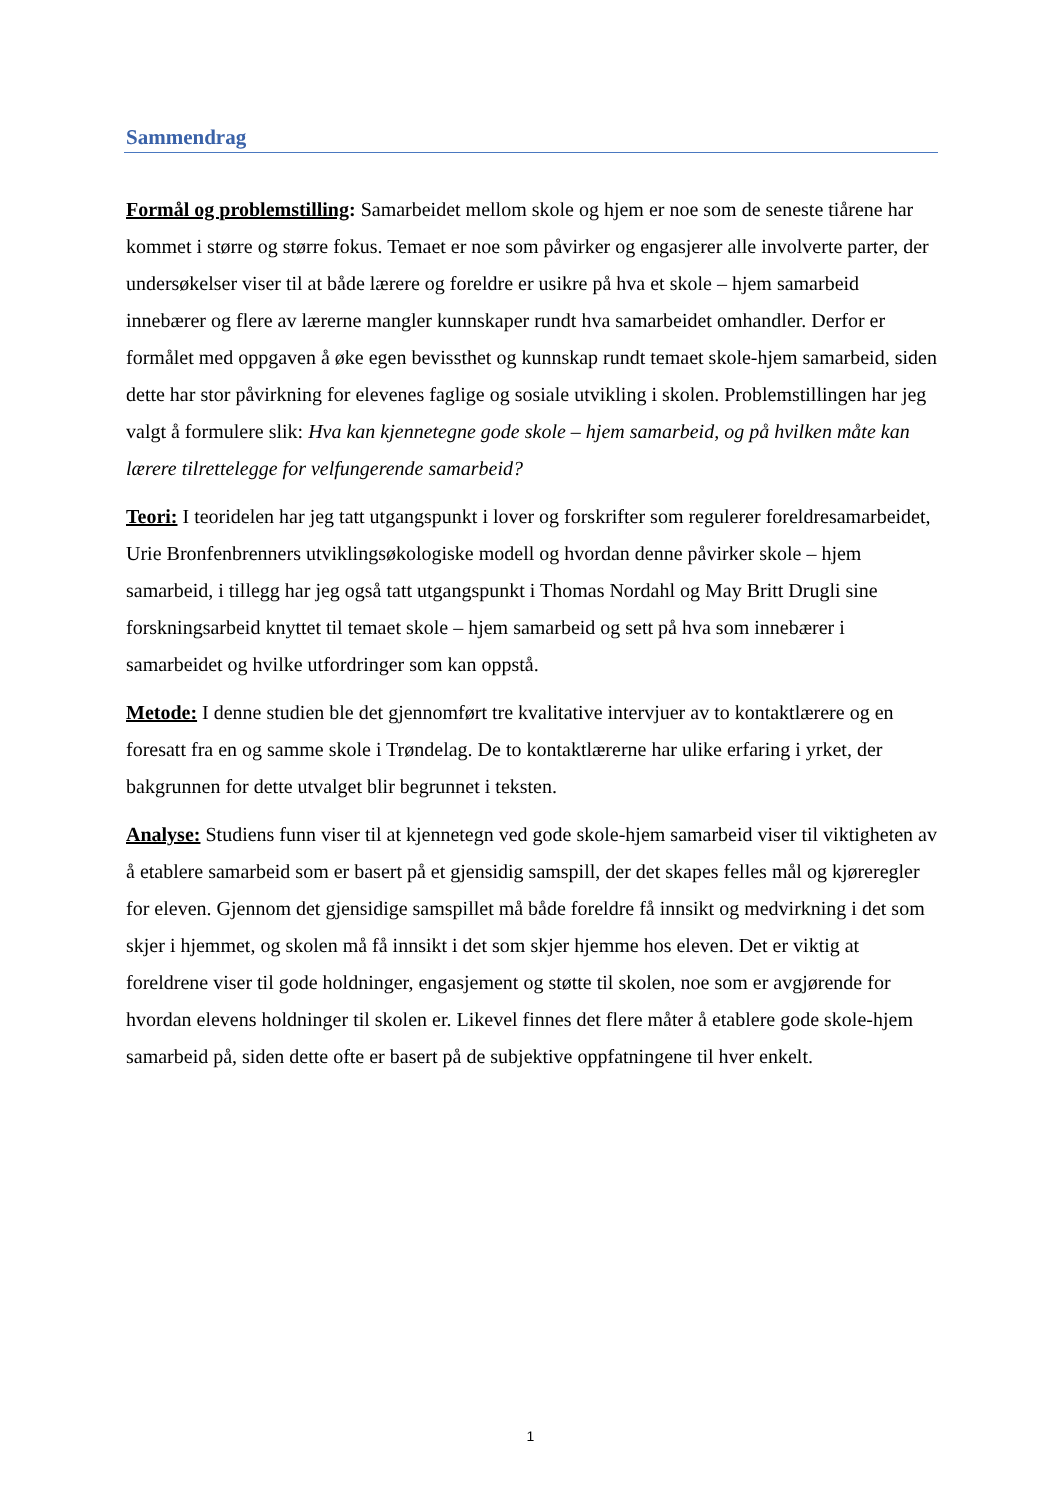Sammendrag
Formål og problemstilling: Samarbeidet mellom skole og hjem er noe som de seneste tiårene har kommet i større og større fokus. Temaet er noe som påvirker og engasjerer alle involverte parter, der undersøkelser viser til at både lærere og foreldre er usikre på hva et skole – hjem samarbeid innebærer og flere av lærerne mangler kunnskaper rundt hva samarbeidet omhandler. Derfor er formålet med oppgaven å øke egen bevissthet og kunnskap rundt temaet skole-hjem samarbeid, siden dette har stor påvirkning for elevenes faglige og sosiale utvikling i skolen. Problemstillingen har jeg valgt å formulere slik: Hva kan kjennetegne gode skole – hjem samarbeid, og på hvilken måte kan lærere tilrettelegge for velfungerende samarbeid?
Teori: I teoridelen har jeg tatt utgangspunkt i lover og forskrifter som regulerer foreldresamarbeidet, Urie Bronfenbrenners utviklingsøkologiske modell og hvordan denne påvirker skole – hjem samarbeid, i tillegg har jeg også tatt utgangspunkt i Thomas Nordahl og May Britt Drugli sine forskningsarbeid knyttet til temaet skole – hjem samarbeid og sett på hva som innebærer i samarbeidet og hvilke utfordringer som kan oppstå.
Metode: I denne studien ble det gjennomført tre kvalitative intervjuer av to kontaktlærere og en foresatt fra en og samme skole i Trøndelag. De to kontaktlærerne har ulike erfaring i yrket, der bakgrunnen for dette utvalget blir begrunnet i teksten.
Analyse: Studiens funn viser til at kjennetegn ved gode skole-hjem samarbeid viser til viktigheten av å etablere samarbeid som er basert på et gjensidig samspill, der det skapes felles mål og kjøreregler for eleven. Gjennom det gjensidige samspillet må både foreldre få innsikt og medvirkning i det som skjer i hjemmet, og skolen må få innsikt i det som skjer hjemme hos eleven. Det er viktig at foreldrene viser til gode holdninger, engasjement og støtte til skolen, noe som er avgjørende for hvordan elevens holdninger til skolen er. Likevel finnes det flere måter å etablere gode skole-hjem samarbeid på, siden dette ofte er basert på de subjektive oppfatningene til hver enkelt.
1